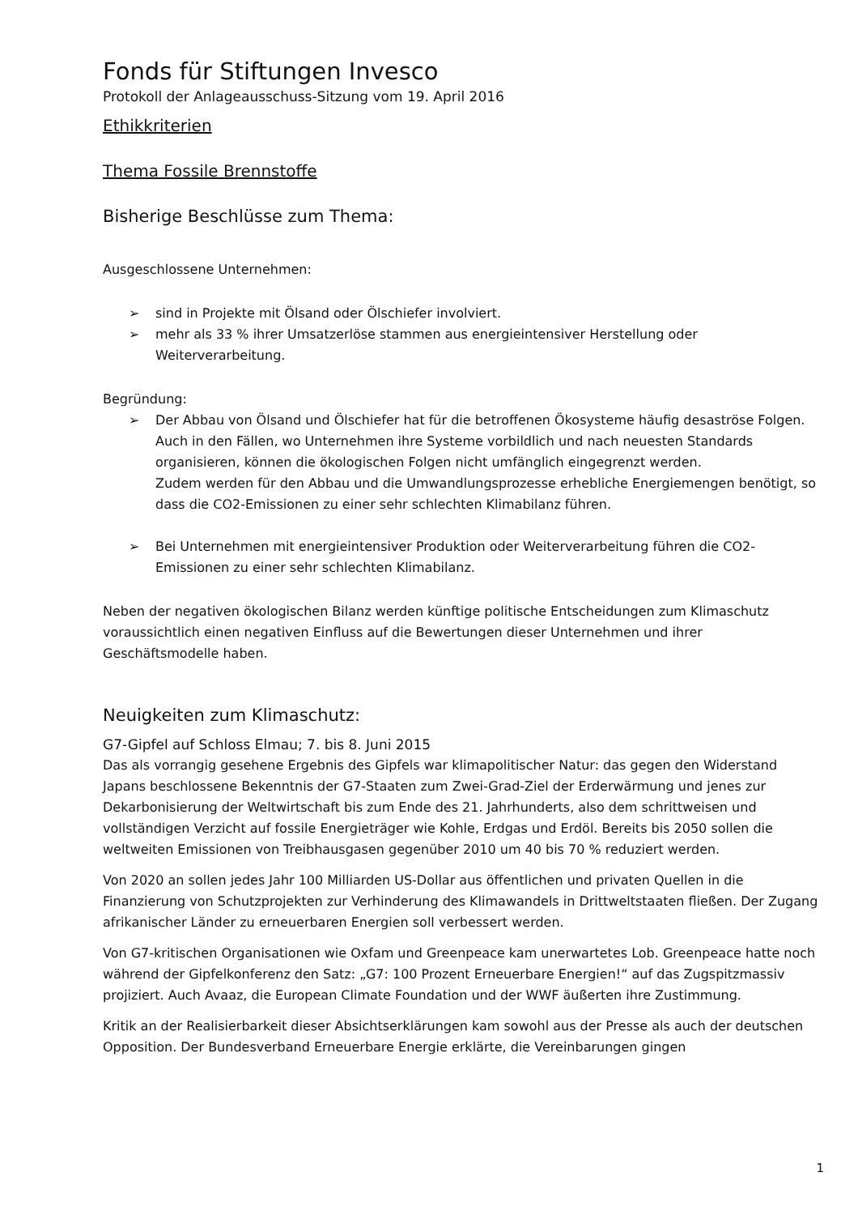Fonds für Stiftungen Invesco
Protokoll der Anlageausschuss-Sitzung vom 19. April 2016
Ethikkriterien
Thema Fossile Brennstoffe
Bisherige Beschlüsse zum Thema:
Ausgeschlossene Unternehmen:
➢ sind in Projekte mit Ölsand oder Ölschiefer involviert.
➢ mehr als 33 % ihrer Umsatzerlöse stammen aus energieintensiver Herstellung oder Weiterverarbeitung.
Begründung:
➢ Der Abbau von Ölsand und Ölschiefer hat für die betroffenen Ökosysteme häufig desaströse Folgen. Auch in den Fällen, wo Unternehmen ihre Systeme vorbildlich und nach neuesten Standards organisieren, können die ökologischen Folgen nicht umfänglich eingegrenzt werden.
Zudem werden für den Abbau und die Umwandlungsprozesse erhebliche Energiemengen benötigt, so dass die CO2-Emissionen zu einer sehr schlechten Klimabilanz führen.
➢ Bei Unternehmen mit energieintensiver Produktion oder Weiterverarbeitung führen die CO2-Emissionen zu einer sehr schlechten Klimabilanz.
Neben der negativen ökologischen Bilanz werden künftige politische Entscheidungen zum Klimaschutz voraussichtlich einen negativen Einfluss auf die Bewertungen dieser Unternehmen und ihrer Geschäftsmodelle haben.
Neuigkeiten zum Klimaschutz:
G7-Gipfel auf Schloss Elmau; 7. bis 8. Juni 2015
Das als vorrangig gesehene Ergebnis des Gipfels war klimapolitischer Natur: das gegen den Widerstand Japans beschlossene Bekenntnis der G7-Staaten zum Zwei-Grad-Ziel der Erderwärmung und jenes zur Dekarbonisierung der Weltwirtschaft bis zum Ende des 21. Jahrhunderts, also dem schrittweisen und vollständigen Verzicht auf fossile Energieträger wie Kohle, Erdgas und Erdöl. Bereits bis 2050 sollen die weltweiten Emissionen von Treibhausgasen gegenüber 2010 um 40 bis 70 % reduziert werden.
Von 2020 an sollen jedes Jahr 100 Milliarden US-Dollar aus öffentlichen und privaten Quellen in die Finanzierung von Schutzprojekten zur Verhinderung des Klimawandels in Drittweltstaaten fließen. Der Zugang afrikanischer Länder zu erneuerbaren Energien soll verbessert werden.
Von G7-kritischen Organisationen wie Oxfam und Greenpeace kam unerwartetes Lob. Greenpeace hatte noch während der Gipfelkonferenz den Satz: „G7: 100 Prozent Erneuerbare Energien!“ auf das Zugspitzmassiv projiziert. Auch Avaaz, die European Climate Foundation und der WWF äußerten ihre Zustimmung.
Kritik an der Realisierbarkeit dieser Absichtserklärungen kam sowohl aus der Presse als auch der deutschen Opposition. Der Bundesverband Erneuerbare Energie erklärte, die Vereinbarungen gingen
1